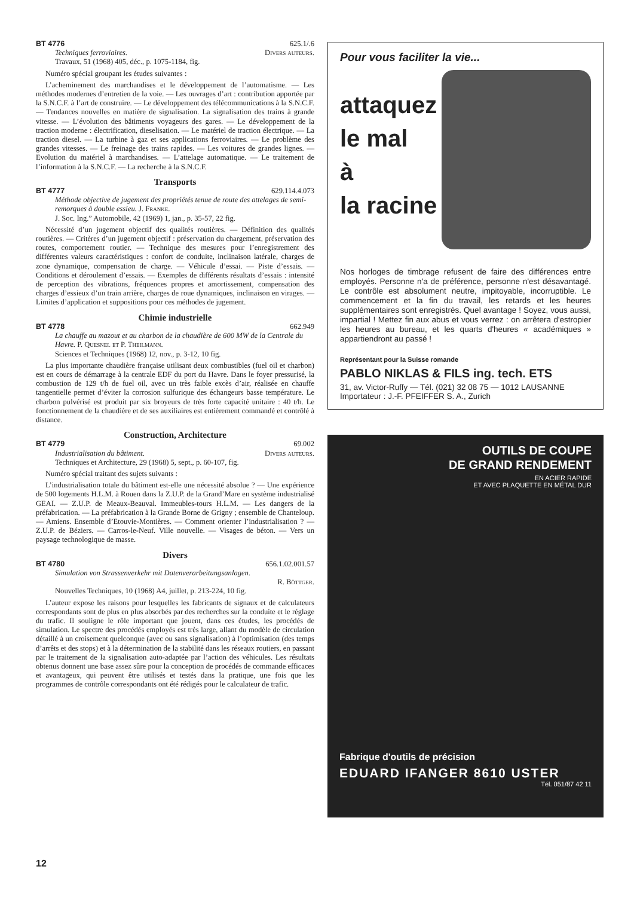BT 4776 625.1/.6
Techniques ferroviaires. Divers auteurs.
Travaux, 51 (1968) 405, déc., p. 1075-1184, fig.
Numéro spécial groupant les études suivantes :
L’acheminement des marchandises et le développement de l’automatisme. — Les méthodes modernes d’entretien de la voie. — Les ouvrages d’art : contribution apportée par la S.N.C.F. à l’art de construire. — Le développement des télécommunications à la S.N.C.F. — Tendances nouvelles en matière de signalisation. La signalisation des trains à grande vitesse. — L’évolution des bâtiments voyageurs des gares. — Le développement de la traction moderne : électrification, dieselisation. — Le matériel de traction électrique. — La traction diesel. — La turbine à gaz et ses applications ferroviaires. — Le problème des grandes vitesses. — Le freinage des trains rapides. — Les voitures de grandes lignes. — Evolution du matériel à marchandises. — L’attelage automatique. — Le traitement de l’information à la S.N.C.F. — La recherche à la S.N.C.F.
Transports
BT 4777 629.114.4.073
Méthode objective de jugement des propriétés tenue de route des attelages de semi-remorques à double essieu. J. Franke.
J. Soc. Ing.” Automobile, 42 (1969) 1, jan., p. 35-57, 22 fig.
Nécessité d’un jugement objectif des qualités routières. — Définition des qualités routières. — Critères d’un jugement objectif : préservation du chargement, préservation des routes, comportement routier. — Technique des mesures pour l’enregistrement des différentes valeurs caractéristiques : confort de conduite, inclinaison latérale, charges de zone dynamique, compensation de charge. — Véhicule d’essai. — Piste d’essais. — Conditions et déroulement d’essais. — Exemples de différents résultats d’essais : intensité de perception des vibrations, fréquences propres et amortissement, compensation des charges d’essieux d’un train arrière, charges de roue dynamiques, inclinaison en virages. — Limites d’application et suppositions pour ces méthodes de jugement.
Chimie industrielle
BT 4778 662.949
La chauffe au mazout et au charbon de la chaudière de 600 MW de la Centrale du Havre. P. Quesnel et P. Theilmann.
Sciences et Techniques (1968) 12, nov., p. 3-12, 10 fig.
La plus importante chaudière française utilisant deux combustibles (fuel oil et charbon) est en cours de démarrage à la centrale EDF du port du Havre. Dans le foyer pressurisé, la combustion de 129 t/h de fuel oil, avec un très faible excès d’air, réalisée en chauffe tangentielle permet d’éviter la corrosion sulfurique des échangeurs basse température. Le charbon pulvérisé est produit par six broyeurs de très forte capacité unitaire : 40 t/h. Le fonctionnement de la chaudière et de ses auxiliaires est entièrement commandé et contrôlé à distance.
Construction, Architecture
BT 4779 69.002
Industrialisation du bâtiment. Divers auteurs.
Techniques et Architecture, 29 (1968) 5, sept., p. 60-107, fig.
Numéro spécial traitant des sujets suivants :
L’industrialisation totale du bâtiment est-elle une nécessité absolue ? — Une expérience de 500 logements H.L.M. à Rouen dans la Z.U.P. de la Grand’Mare en système industrialisé GEAI. — Z.U.P. de Meaux-Beauval. Immeubles-tours H.L.M. — Les dangers de la préfabrication. — La préfabrication à la Grande Borne de Grigny ; ensemble de Chanteloup. — Amiens. Ensemble d’Etouvie-Montières. — Comment orienter l’industrialisation ? — Z.U.P. de Béziers. — Carros-le-Neuf. Ville nouvelle. — Visages de béton. — Vers un paysage technologique de masse.
Divers
BT 4780 656.1.02.001.57
Simulation von Strassenverkehr mit Datenverarbeitungsanlagen.
R. Böttger.
Nouvelles Techniques, 10 (1968) A4, juillet, p. 213-224, 10 fig.
L’auteur expose les raisons pour lesquelles les fabricants de signaux et de calculateurs correspondants sont de plus en plus absorbés par des recherches sur la conduite et le réglage du trafic. Il souligne le rôle important que jouent, dans ces études, les procédés de simulation. Le spectre des procédés employés est très large, allant du modèle de circulation détaillé à un croisement quelconque (avec ou sans signalisation) à l’optimisation (des temps d’arrêts et des stops) et à la détermination de la stabilité dans les réseaux routiers, en passant par le traitement de la signalisation auto-adaptée par l’action des véhicules. Les résultats obtenus donnent une base assez sûre pour la conception de procédés de commande efficaces et avantageux, qui peuvent être utilisés et testés dans la pratique, une fois que les programmes de contrôle correspondants ont été rédigés pour le calculateur de trafic.
Pour vous faciliter la vie...
attaquez
le mal
à
la racine
Nos horloges de timbrage refusent de faire des différences entre employés. Personne n'a de préférence, personne n'est désavantagé. Le contrôle est absolument neutre, impitoyable, incorruptible. Le commencement et la fin du travail, les retards et les heures supplémentaires sont enregistrés. Quel avantage ! Soyez, vous aussi, impartial ! Mettez fin aux abus et vous verrez : on arrêtera d'estropier les heures au bureau, et les quarts d'heures « académiques » appartiendront au passé !
Représentant pour la Suisse romande
PABLO NIKLAS & FILS ing. tech. ETS
31, av. Victor-Ruffy — Tél. (021) 32 08 75 — 1012 LAUSANNE
Importateur : J.-F. PFEIFFER S. A., Zurich
OUTILS DE COUPE
DE GRAND RENDEMENT
EN ACIER RAPIDE
ET AVEC PLAQUETTE EN MÉTAL DUR
Fabrique d'outils de précision
EDUARD IFANGER 8610 USTER
Tél. 051/87 42 11
12